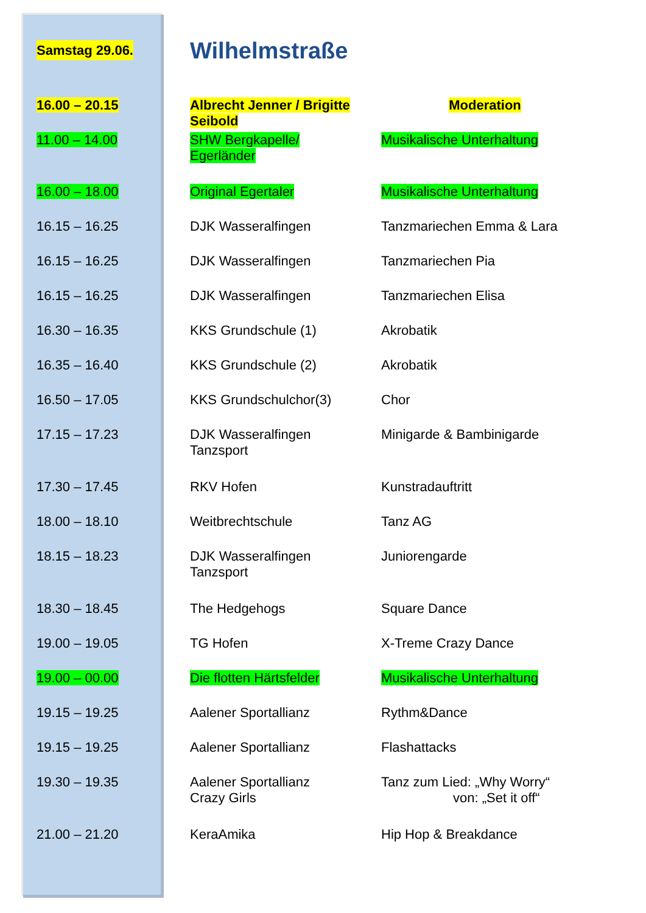Samstag 29.06.
Wilhelmstraße
| 16.00 – 20.15 | Albrecht Jenner / Brigitte Seibold | Moderation |
| 11.00 – 14.00 | SHW Bergkapelle/ Egerländer | Musikalische Unterhaltung |
| 16.00 – 18.00 | Original Egertaler | Musikalische Unterhaltung |
| 16.15 – 16.25 | DJK Wasseralfingen | Tanzmariechen Emma & Lara |
| 16.15 – 16.25 | DJK Wasseralfingen | Tanzmariechen Pia |
| 16.15 – 16.25 | DJK Wasseralfingen | Tanzmariechen Elisa |
| 16.30 – 16.35 | KKS Grundschule (1) | Akrobatik |
| 16.35 – 16.40 | KKS Grundschule (2) | Akrobatik |
| 16.50 – 17.05 | KKS Grundschulchor(3) | Chor |
| 17.15 – 17.23 | DJK Wasseralfingen Tanzsport | Minigarde & Bambinigarde |
| 17.30 – 17.45 | RKV Hofen | Kunstradauftritt |
| 18.00 – 18.10 | Weitbrechtschule | Tanz AG |
| 18.15 – 18.23 | DJK Wasseralfingen Tanzsport | Juniorengarde |
| 18.30 – 18.45 | The Hedgehogs | Square Dance |
| 19.00 – 19.05 | TG Hofen | X-Treme Crazy Dance |
| 19.00 – 00.00 | Die flotten Härtsfelder | Musikalische Unterhaltung |
| 19.15 – 19.25 | Aalener Sportallianz | Rythm&Dance |
| 19.15 – 19.25 | Aalener Sportallianz | Flashattacks |
| 19.30 – 19.35 | Aalener Sportallianz Crazy Girls | Tanz zum Lied: „Why Worry“ von: „Set it off“ |
| 21.00 – 21.20 | KeraAmika | Hip Hop & Breakdance |